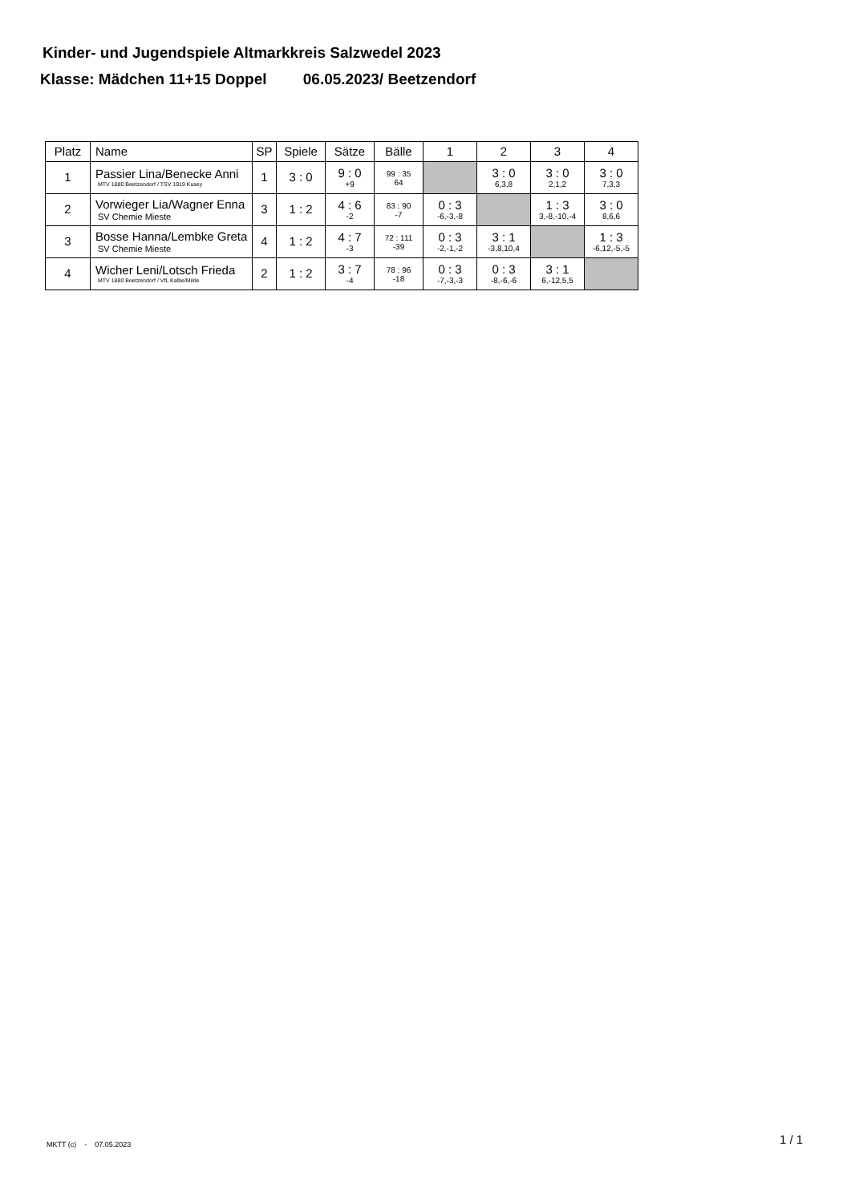Kinder- und Jugendspiele Altmarkkreis Salzwedel 2023
Klasse: Mädchen 11+15 Doppel 06.05.2023/ Beetzendorf
| Platz | Name | SP | Spiele | Sätze | Bälle | 1 | 2 | 3 | 4 |
| --- | --- | --- | --- | --- | --- | --- | --- | --- | --- |
| 1 | Passier Lina/Benecke Anni MTV 1880 Beetzendorf / TSV 1919 Kusey | 1 | 3 : 0 | 9 : 0 +9 | 99 : 35 64 | | 3 : 0 6,3,8 | 3 : 0 2,1,2 | 3 : 0 7,3,3 |
| 2 | Vorwieger Lia/Wagner Enna SV Chemie Mieste | 3 | 1 : 2 | 4 : 6 -2 | 83 : 90 -7 | 0 : 3 -6,-3,-8 | | 1 : 3 3,-8,-10,-4 | 3 : 0 8,6,6 |
| 3 | Bosse Hanna/Lembke Greta SV Chemie Mieste | 4 | 1 : 2 | 4 : 7 -3 | 72 : 111 -39 | 0 : 3 -2,-1,-2 | 3 : 1 -3,8,10,4 | | 1 : 3 -6,12,-5,-5 |
| 4 | Wicher Leni/Lotsch Frieda MTV 1880 Beetzendorf / VfL Kalbe/Milde | 2 | 1 : 2 | 3 : 7 -4 | 78 : 96 -18 | 0 : 3 -7,-3,-3 | 0 : 3 -8,-6,-6 | 3 : 1 6,-12,5,5 | |
MKTT (c) - 07.05.2023 1 / 1